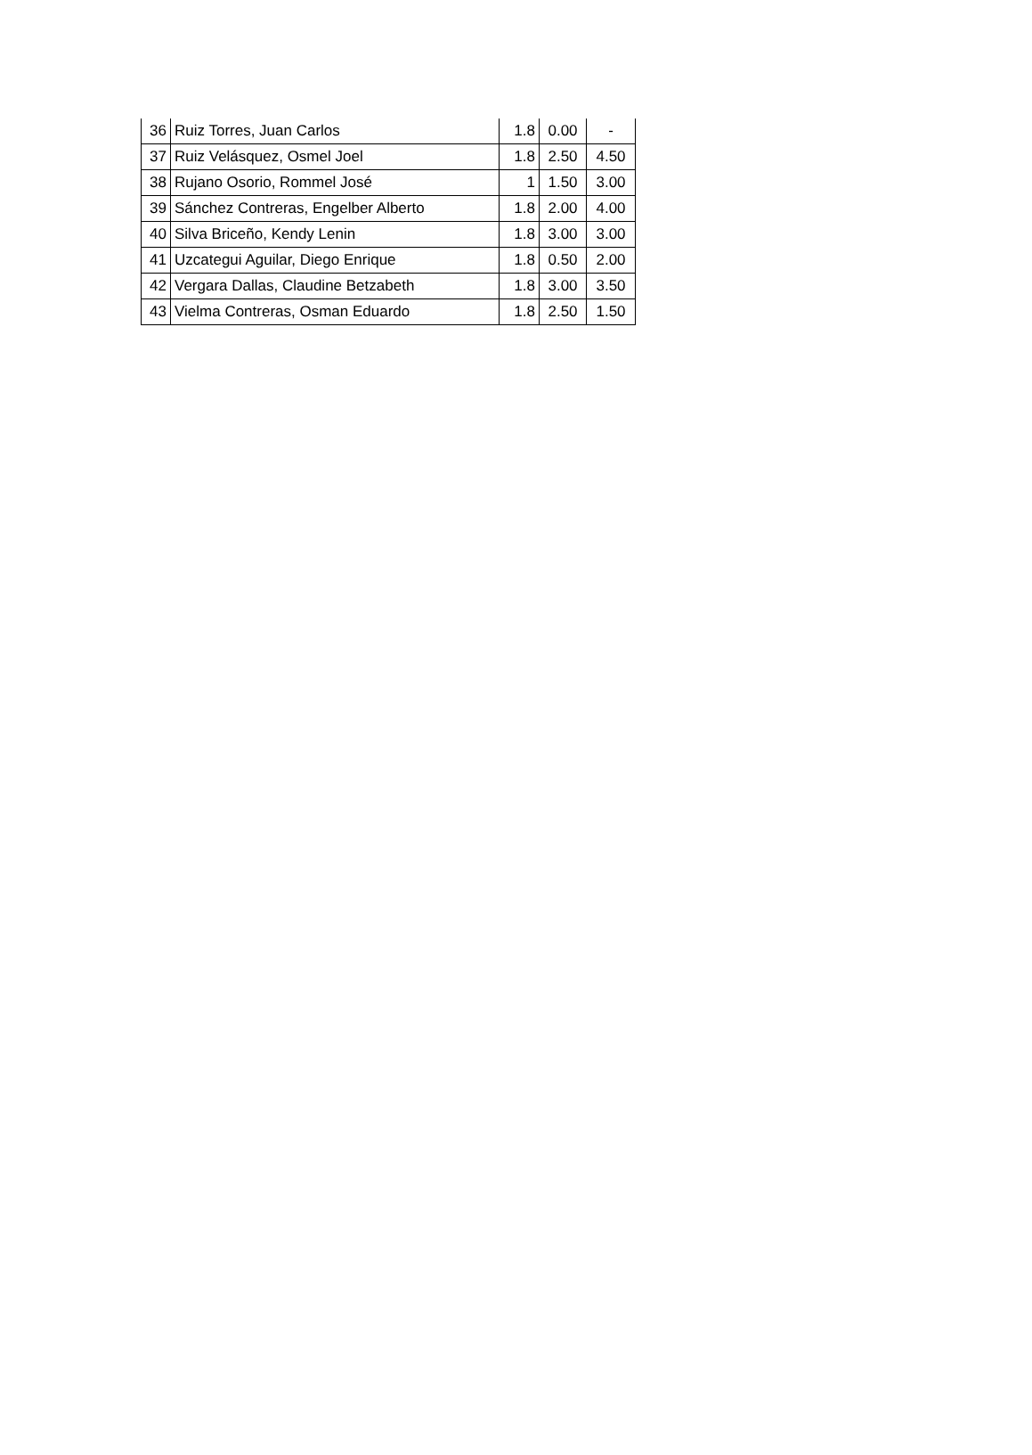| 36 | Ruiz Torres, Juan Carlos | 1.8 | 0.00 | - |
| 37 | Ruiz Velásquez, Osmel Joel | 1.8 | 2.50 | 4.50 |
| 38 | Rujano Osorio, Rommel José | 1 | 1.50 | 3.00 |
| 39 | Sánchez Contreras, Engelber Alberto | 1.8 | 2.00 | 4.00 |
| 40 | Silva Briceño, Kendy Lenin | 1.8 | 3.00 | 3.00 |
| 41 | Uzcategui Aguilar, Diego Enrique | 1.8 | 0.50 | 2.00 |
| 42 | Vergara Dallas, Claudine Betzabeth | 1.8 | 3.00 | 3.50 |
| 43 | Vielma Contreras, Osman Eduardo | 1.8 | 2.50 | 1.50 |